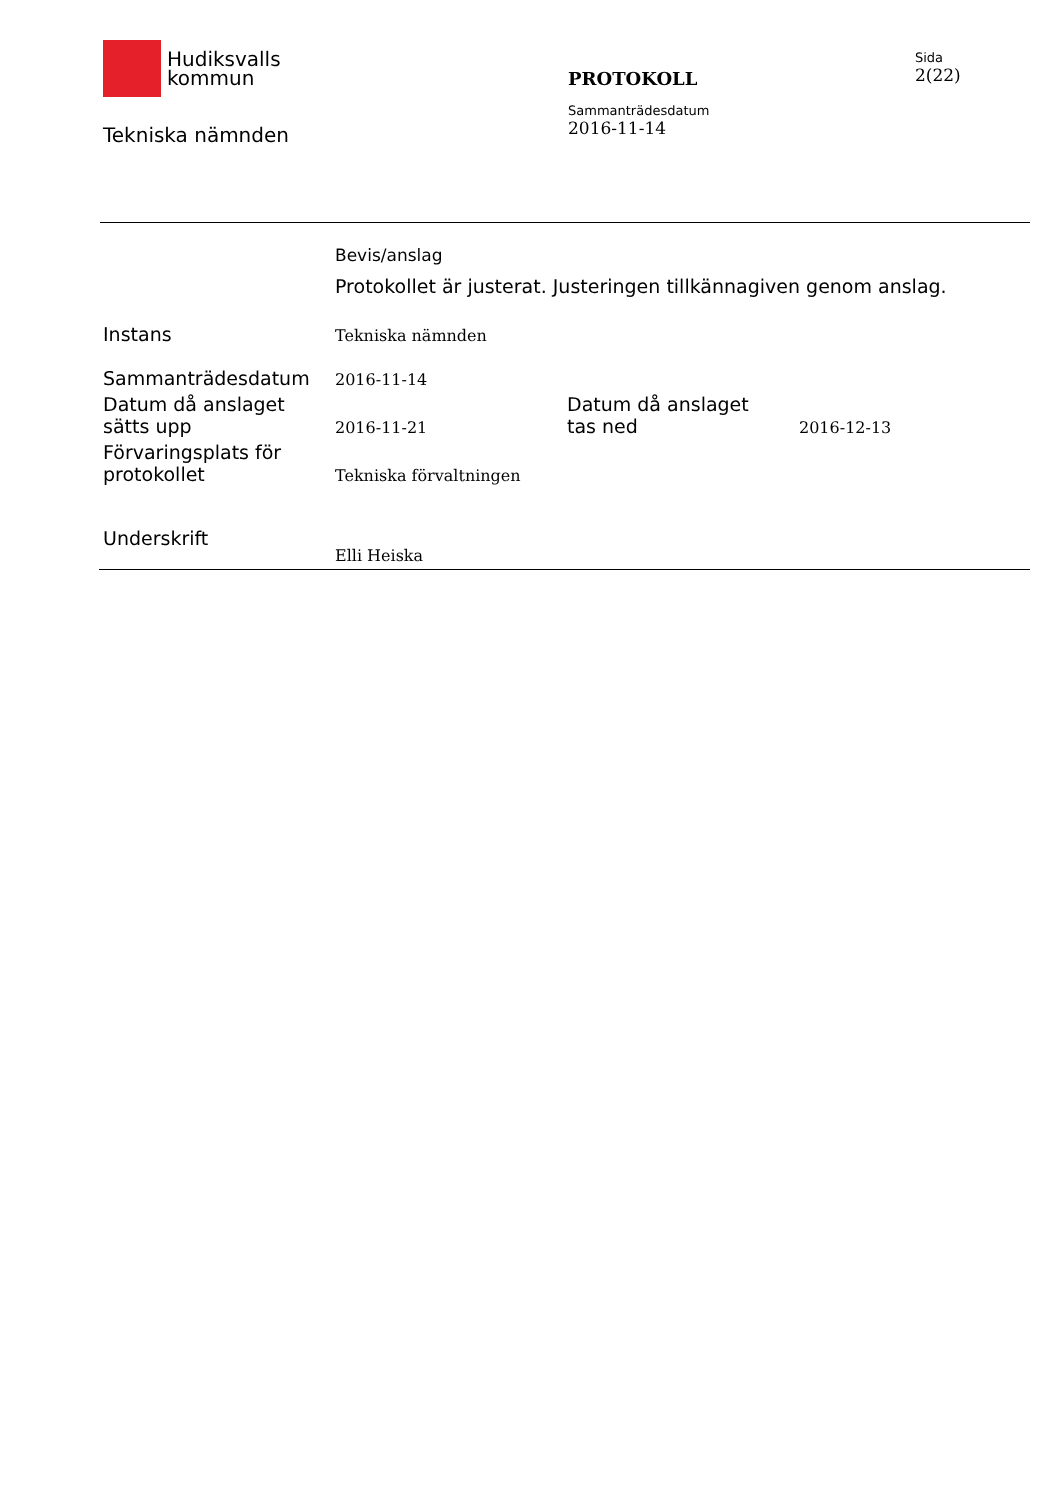Hudiksvalls
kommun
Tekniska nämnden
PROTOKOLL
Sammanträdesdatum
2016-11-14
Sida
2(22)
Bevis/anslag
Protokollet är justerat. Justeringen tillkännagiven genom anslag.
| Instans | Tekniska nämnden | | |
| Sammanträdesdatum | 2016-11-14 | | |
| Datum då anslaget sätts upp | 2016-11-21 | Datum då anslaget tas ned | 2016-12-13 |
| Förvaringsplats för protokollet | Tekniska förvaltningen | | |
| Underskrift | Elli Heiska | | |